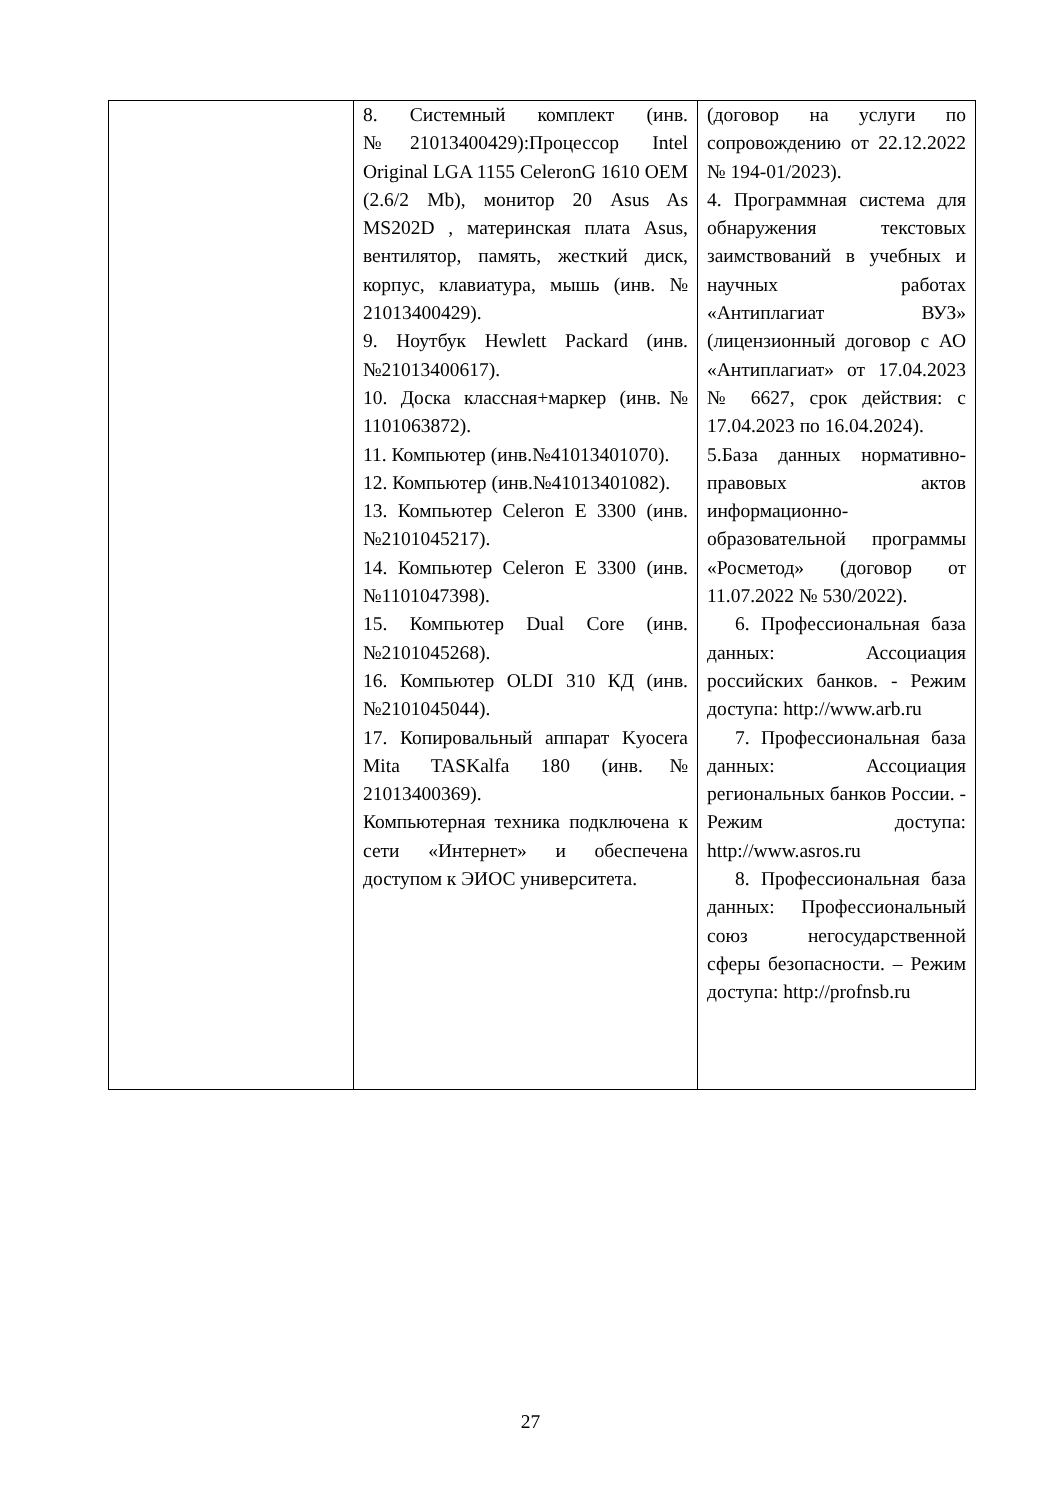| | 8. Системный комплект (инв. №21013400429):Процессор Intel Original LGA 1155 CeleronG 1610 OEM (2.6/2 Mb), монитор 20 Asus As MS202D , материнская плата Asus, вентилятор, память, жесткий диск, корпус, клавиатура, мышь (инв. № 21013400429). 9. Ноутбук Hewlett Packard (инв.№21013400617). 10. Доска классная+маркер (инв.№ 1101063872). 11. Компьютер (инв.№41013401070). 12. Компьютер (инв.№41013401082). 13. Компьютер Celeron E 3300 (инв.№2101045217). 14. Компьютер Celeron E 3300 (инв.№1101047398). 15. Компьютер Dual Core (инв.№2101045268). 16. Компьютер OLDI 310 КД (инв.№2101045044). 17. Копировальный аппарат Kyocera Mita TASKalfa 180 (инв.№ 21013400369). Компьютерная техника подключена к сети «Интернет» и обеспечена доступом к ЭИОС университета. | (договор на услуги по сопровождению от 22.12.2022 № 194-01/2023). 4. Программная система для обнаружения текстовых заимствований в учебных и научных работах «Антиплагиат ВУЗ» (лицензионный договор с АО «Антиплагиат» от 17.04.2023 № 6627, срок действия: с 17.04.2023 по 16.04.2024). 5.База данных нормативно-правовых актов информационно-образовательной программы «Росметод» (договор от 11.07.2022 № 530/2022). 6. Профессиональная база данных: Ассоциация российских банков. - Режим доступа: http://www.arb.ru 7. Профессиональная база данных: Ассоциация региональных банков России. - Режим доступа: http://www.asros.ru 8. Профессиональная база данных: Профессиональный союз негосударственной сферы безопасности. – Режим доступа: http://profnsb.ru |
27